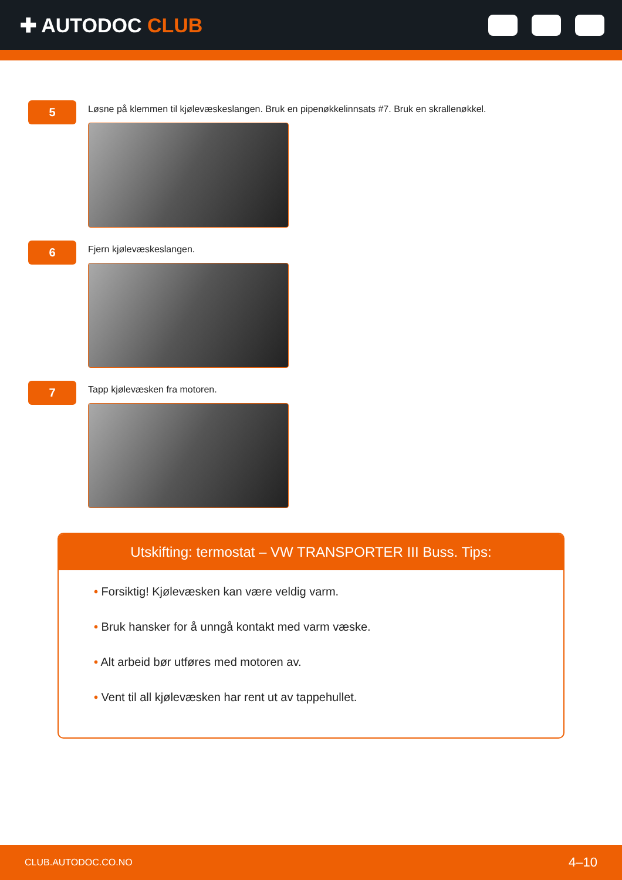✚ AUTODOC CLUB
5
Løsne på klemmen til kjølevæskeslangen. Bruk en pipenøkkelinnsats #7. Bruk en skrallenøkkel.
6
Fjern kjølevæskeslangen.
7
Tapp kjølevæsken fra motoren.
Utskifting: termostat – VW TRANSPORTER III Buss. Tips:
• Forsiktig! Kjølevæsken kan være veldig varm.
• Bruk hansker for å unngå kontakt med varm væske.
• Alt arbeid bør utføres med motoren av.
• Vent til all kjølevæsken har rent ut av tappehullet.
CLUB.AUTODOC.CO.NO 4–10